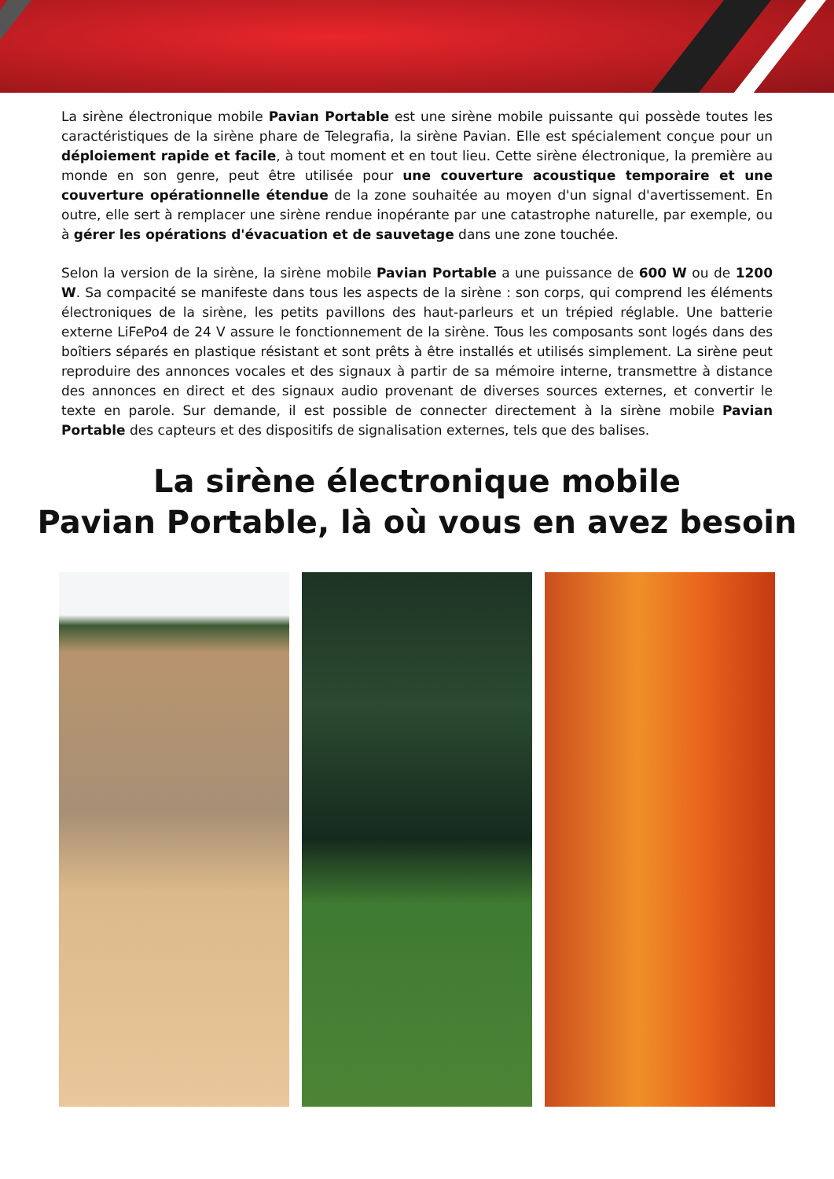La sirène électronique mobile Pavian Portable est une sirène mobile puissante qui possède toutes les caractéristiques de la sirène phare de Telegrafia, la sirène Pavian. Elle est spécialement conçue pour un déploiement rapide et facile, à tout moment et en tout lieu. Cette sirène électronique, la première au monde en son genre, peut être utilisée pour une couverture acoustique temporaire et une couverture opérationnelle étendue de la zone souhaitée au moyen d'un signal d'avertissement. En outre, elle sert à remplacer une sirène rendue inopérante par une catastrophe naturelle, par exemple, ou à gérer les opérations d'évacuation et de sauvetage dans une zone touchée.
Selon la version de la sirène, la sirène mobile Pavian Portable a une puissance de 600 W ou de 1200 W. Sa compacité se manifeste dans tous les aspects de la sirène : son corps, qui comprend les éléments électroniques de la sirène, les petits pavillons des haut-parleurs et un trépied réglable. Une batterie externe LiFePo4 de 24 V assure le fonctionnement de la sirène. Tous les composants sont logés dans des boîtiers séparés en plastique résistant et sont prêts à être installés et utilisés simplement. La sirène peut reproduire des annonces vocales et des signaux à partir de sa mémoire interne, transmettre à distance des annonces en direct et des signaux audio provenant de diverses sources externes, et convertir le texte en parole. Sur demande, il est possible de connecter directement à la sirène mobile Pavian Portable des capteurs et des dispositifs de signalisation externes, tels que des balises.
La sirène électronique mobile
Pavian Portable, là où vous en avez besoin